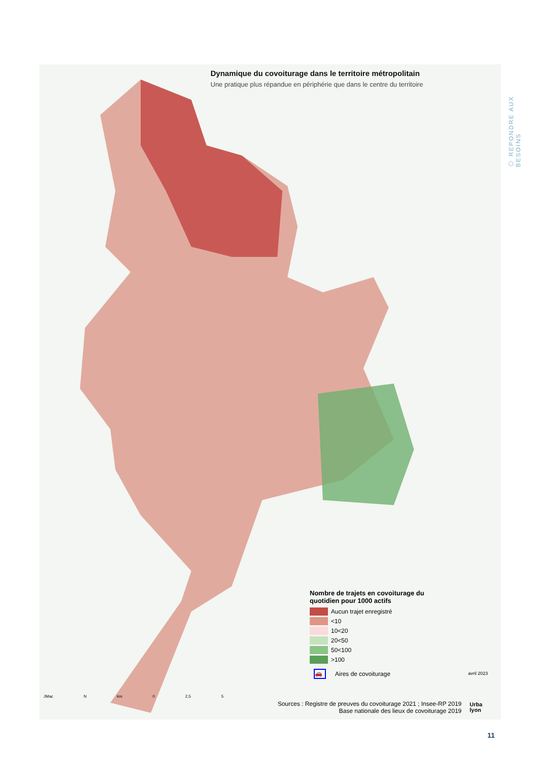⬡ REPONDRE AUX BESOINS
Dynamique du covoiturage dans le territoire métropolitain
Une pratique plus répandue en périphérie que dans le centre du territoire
Nombre de trajets en covoiturage du quotidien pour 1000 actifs
Aucun trajet enregistré
<10
10<20
20<50
50<100
>100
🚗
Aires de covoiturage
avril 2023
Sources : Registre de preuves du covoiturage 2021 ; Insee-RP 2019
Base nationale des lieux de covoiturage 2019
Urba
lyon
JMac N km 0 2,5 5
11